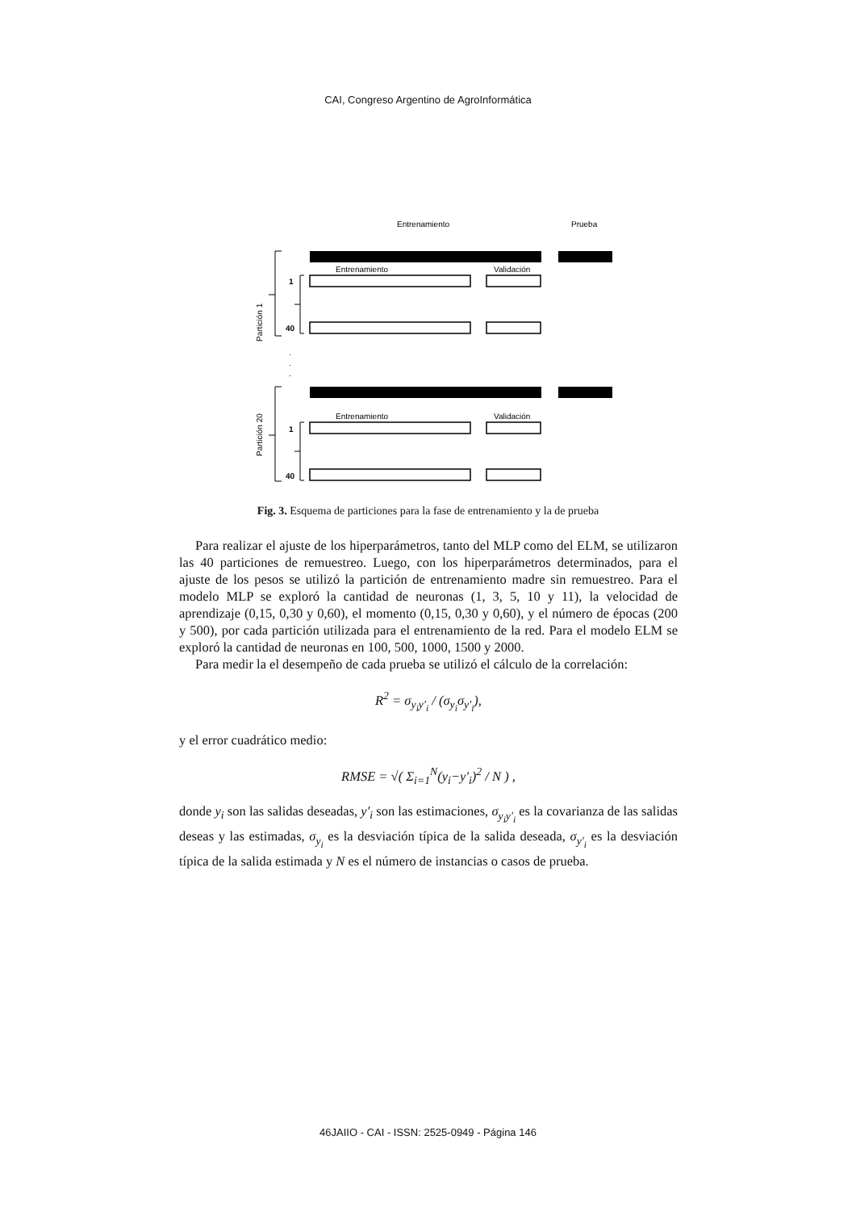CAI, Congreso Argentino de AgroInformática
Entrenamiento
Prueba
Entrenamiento
Validación
1
40
Partición 1
.
.
.
Entrenamiento
Validación
1
40
Partición 20
Fig. 3. Esquema de particiones para la fase de entrenamiento y la de prueba
Para realizar el ajuste de los hiperparámetros, tanto del MLP como del ELM, se utilizaron las 40 particiones de remuestreo. Luego, con los hiperparámetros determinados, para el ajuste de los pesos se utilizó la partición de entrenamiento madre sin remuestreo. Para el modelo MLP se exploró la cantidad de neuronas (1, 3, 5, 10 y 11), la velocidad de aprendizaje (0,15, 0,30 y 0,60), el momento (0,15, 0,30 y 0,60), y el número de épocas (200 y 500), por cada partición utilizada para el entrenamiento de la red. Para el modelo ELM se exploró la cantidad de neuronas en 100, 500, 1000, 1500 y 2000.
Para medir la el desempeño de cada prueba se utilizó el cálculo de la correlación:
R<sup>2</sup> = σ<sub>y<sub>i</sub>y′<sub>i</sub></sub> / (σ<sub>y<sub>i</sub></sub>σ<sub>y′<sub>i</sub></sub>),
y el error cuadrático medio:
RMSE = √( Σ<sub>i=1</sub><sup>N</sup>(y<sub>i</sub>−y′<sub>i</sub>)<sup>2</sup> / N ) ,
donde y<sub>i</sub> son las salidas deseadas, y′<sub>i</sub> son las estimaciones, σ<sub>y<sub>i</sub>y′<sub>i</sub></sub> es la covarianza de las salidas deseas y las estimadas, σ<sub>y<sub>i</sub></sub> es la desviación típica de la salida deseada, σ<sub>y′<sub>i</sub></sub> es la desviación típica de la salida estimada y N es el número de instancias o casos de prueba.
46JAIIO - CAI - ISSN: 2525-0949 - Página 146